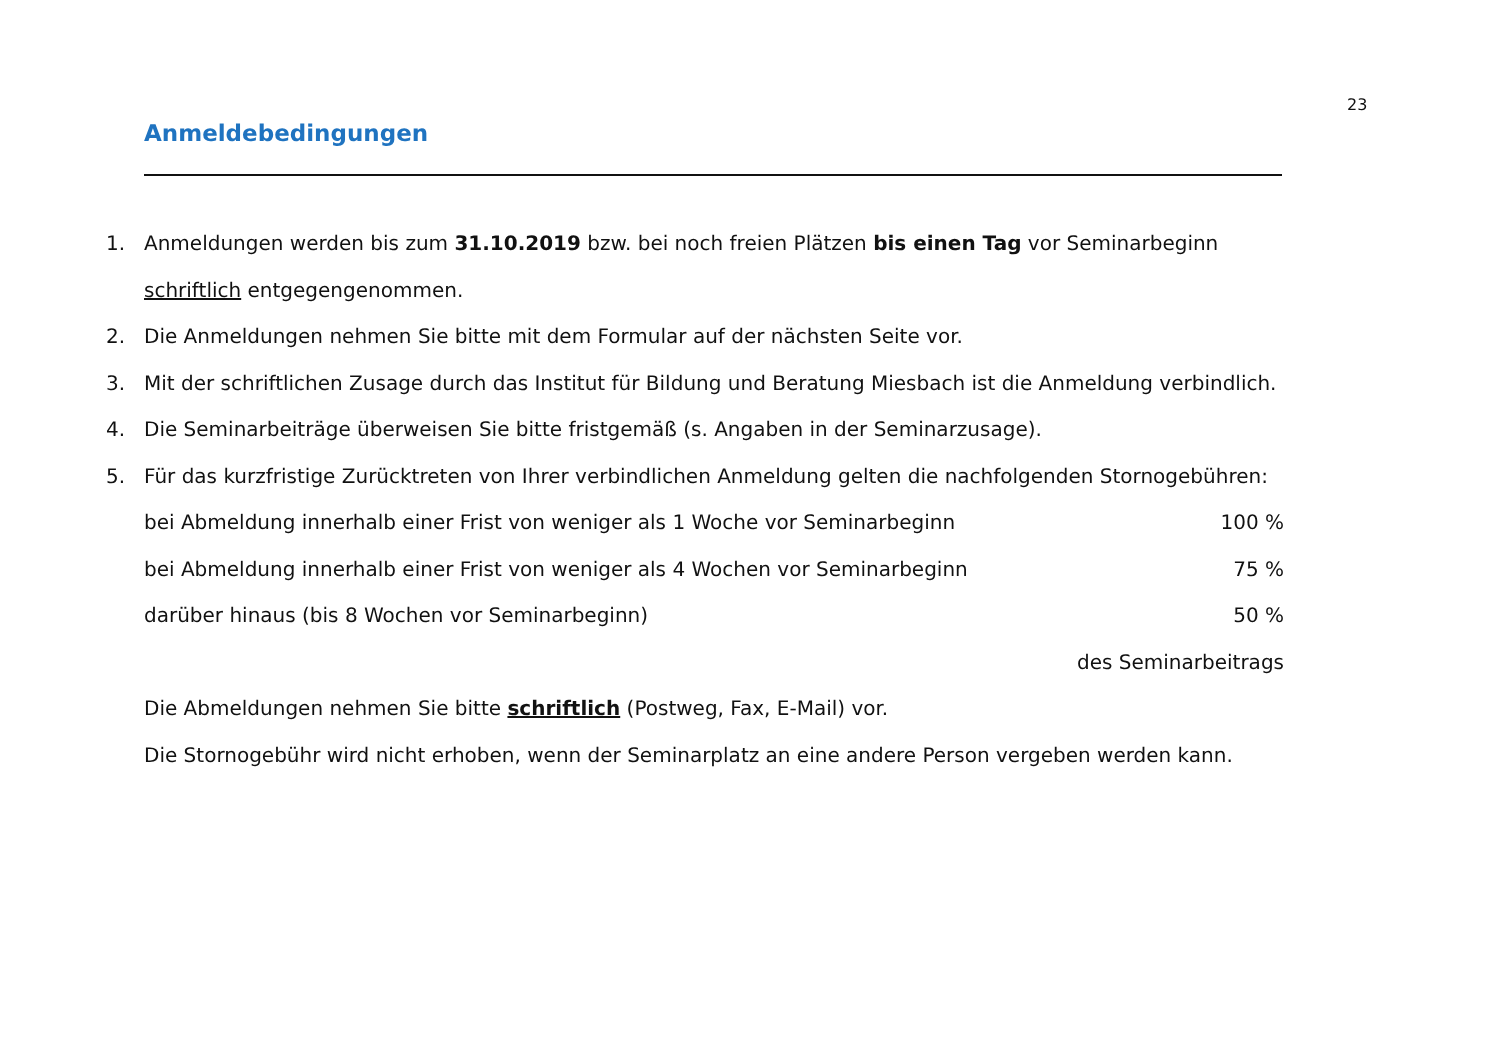23
Anmeldebedingungen
1. Anmeldungen werden bis zum 31.10.2019 bzw. bei noch freien Plätzen bis einen Tag vor Seminarbeginn schriftlich entgegengenommen.
2. Die Anmeldungen nehmen Sie bitte mit dem Formular auf der nächsten Seite vor.
3. Mit der schriftlichen Zusage durch das Institut für Bildung und Beratung Miesbach ist die Anmeldung verbindlich.
4. Die Seminarbeiträge überweisen Sie bitte fristgemäß (s. Angaben in der Seminarzusage).
5. Für das kurzfristige Zurücktreten von Ihrer verbindlichen Anmeldung gelten die nachfolgenden Stornogebühren:
bei Abmeldung innerhalb einer Frist von weniger als 1 Woche vor Seminarbeginn 100 %
bei Abmeldung innerhalb einer Frist von weniger als 4 Wochen vor Seminarbeginn 75 %
darüber hinaus (bis 8 Wochen vor Seminarbeginn) 50 %
des Seminarbeitrags
Die Abmeldungen nehmen Sie bitte schriftlich (Postweg, Fax, E-Mail) vor.
Die Stornogebühr wird nicht erhoben, wenn der Seminarplatz an eine andere Person vergeben werden kann.